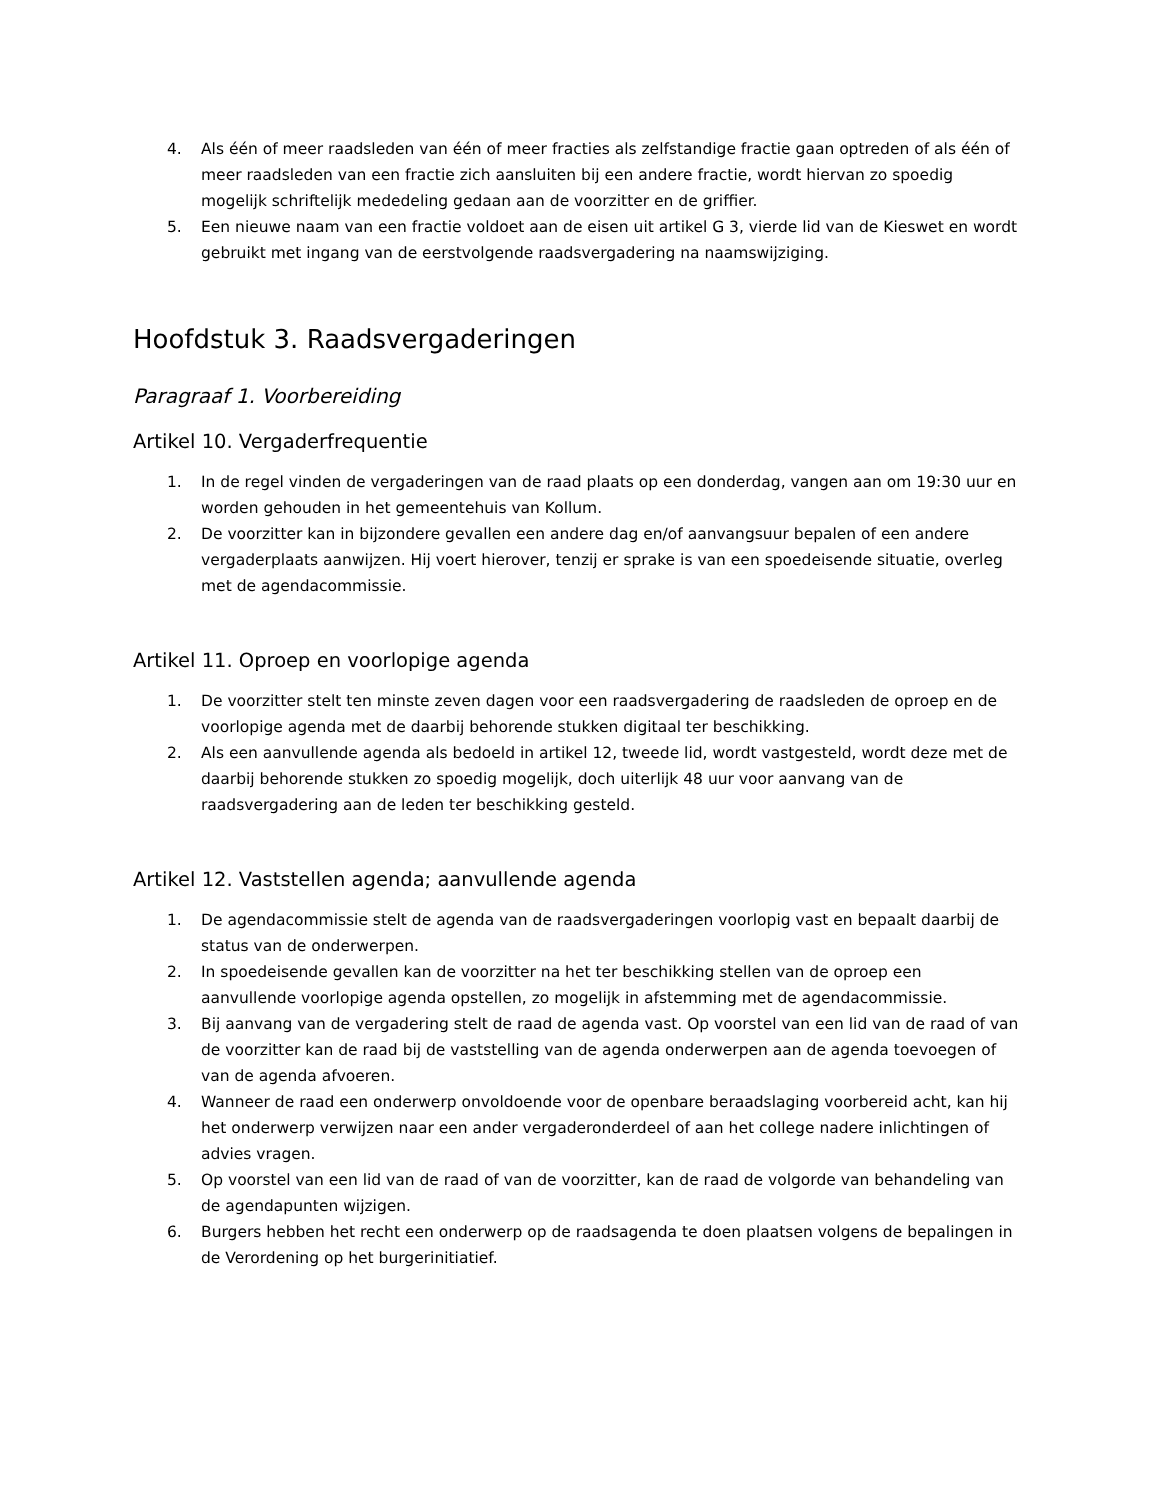4. Als één of meer raadsleden van één of meer fracties als zelfstandige fractie gaan optreden of als één of meer raadsleden van een fractie zich aansluiten bij een andere fractie, wordt hiervan zo spoedig mogelijk schriftelijk mededeling gedaan aan de voorzitter en de griffier.
5. Een nieuwe naam van een fractie voldoet aan de eisen uit artikel G 3, vierde lid van de Kieswet en wordt gebruikt met ingang van de eerstvolgende raadsvergadering na naamswijziging.
Hoofdstuk 3. Raadsvergaderingen
Paragraaf 1. Voorbereiding
Artikel 10. Vergaderfrequentie
1. In de regel vinden de vergaderingen van de raad plaats op een donderdag, vangen aan om 19:30 uur en worden gehouden in het gemeentehuis van Kollum.
2. De voorzitter kan in bijzondere gevallen een andere dag en/of aanvangsuur bepalen of een andere vergaderplaats aanwijzen. Hij voert hierover, tenzij er sprake is van een spoedeisende situatie, overleg met de agendacommissie.
Artikel 11. Oproep en voorlopige agenda
1. De voorzitter stelt ten minste zeven dagen voor een raadsvergadering de raadsleden de oproep en de voorlopige agenda met de daarbij behorende stukken digitaal ter beschikking.
2. Als een aanvullende agenda als bedoeld in artikel 12, tweede lid, wordt vastgesteld, wordt deze met de daarbij behorende stukken zo spoedig mogelijk, doch uiterlijk 48 uur voor aanvang van de raadsvergadering aan de leden ter beschikking gesteld.
Artikel 12. Vaststellen agenda; aanvullende agenda
1. De agendacommissie stelt de agenda van de raadsvergaderingen voorlopig vast en bepaalt daarbij de status van de onderwerpen.
2. In spoedeisende gevallen kan de voorzitter na het ter beschikking stellen van de oproep een aanvullende voorlopige agenda opstellen, zo mogelijk in afstemming met de agendacommissie.
3. Bij aanvang van de vergadering stelt de raad de agenda vast. Op voorstel van een lid van de raad of van de voorzitter kan de raad bij de vaststelling van de agenda onderwerpen aan de agenda toevoegen of van de agenda afvoeren.
4. Wanneer de raad een onderwerp onvoldoende voor de openbare beraadslaging voorbereid acht, kan hij het onderwerp verwijzen naar een ander vergaderonderdeel of aan het college nadere inlichtingen of advies vragen.
5. Op voorstel van een lid van de raad of van de voorzitter, kan de raad de volgorde van behandeling van de agendapunten wijzigen.
6. Burgers hebben het recht een onderwerp op de raadsagenda te doen plaatsen volgens de bepalingen in de Verordening op het burgerinitiatief.